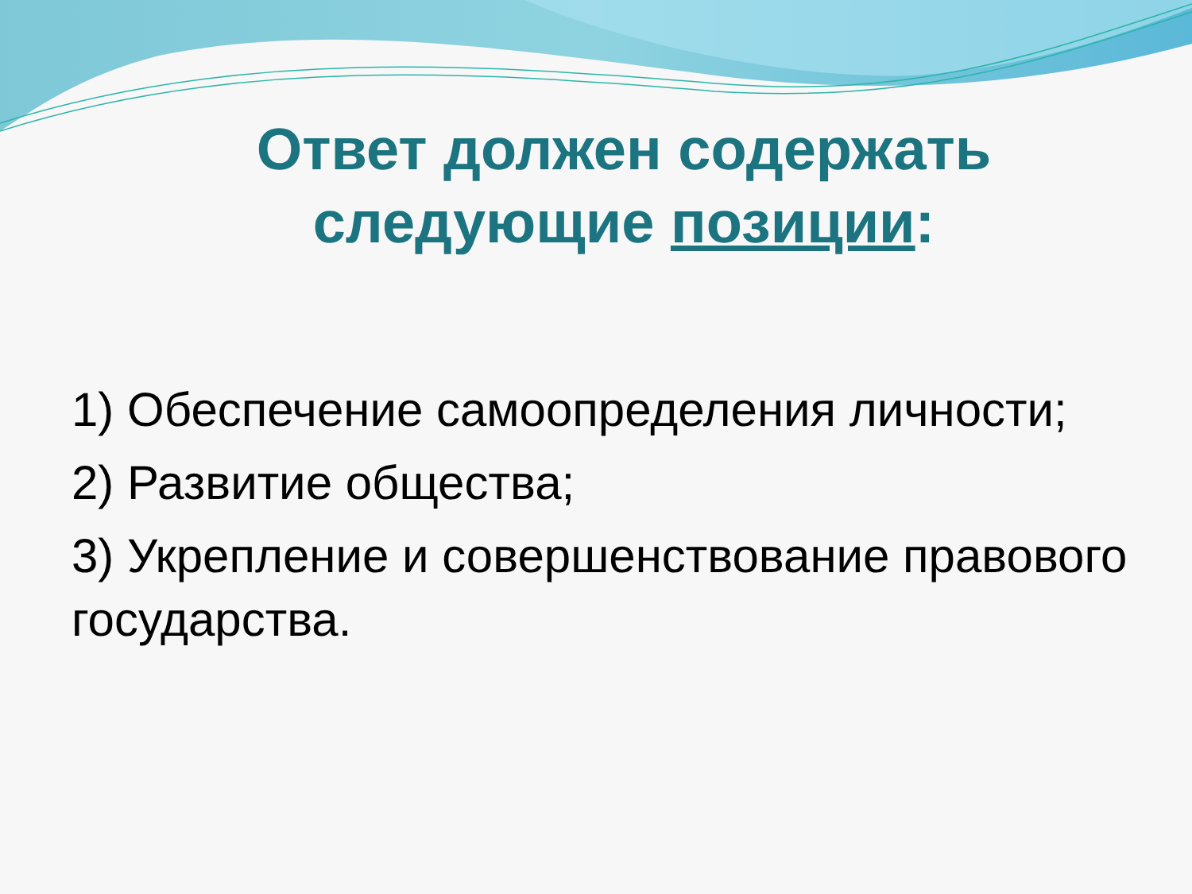Ответ должен содержать следующие позиции:
1) Обеспечение самоопределения личности;
2) Развитие общества;
3) Укрепление и совершенствование правового государства.